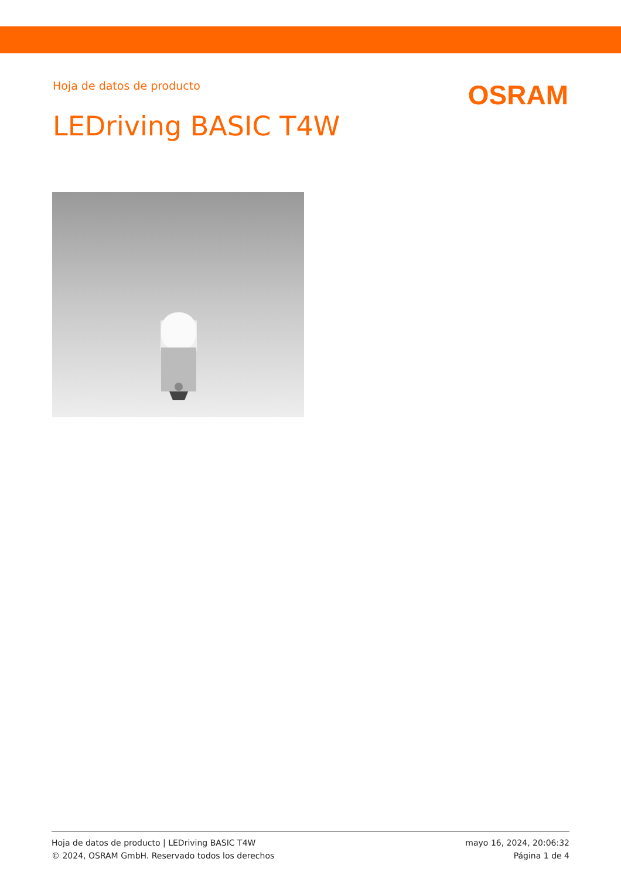Hoja de datos de producto
OSRAM
LEDriving BASIC T4W
Hoja de datos de producto | LEDriving BASIC T4W
© 2024, OSRAM GmbH. Reservado todos los derechos
mayo 16, 2024, 20:06:32
Página 1 de 4